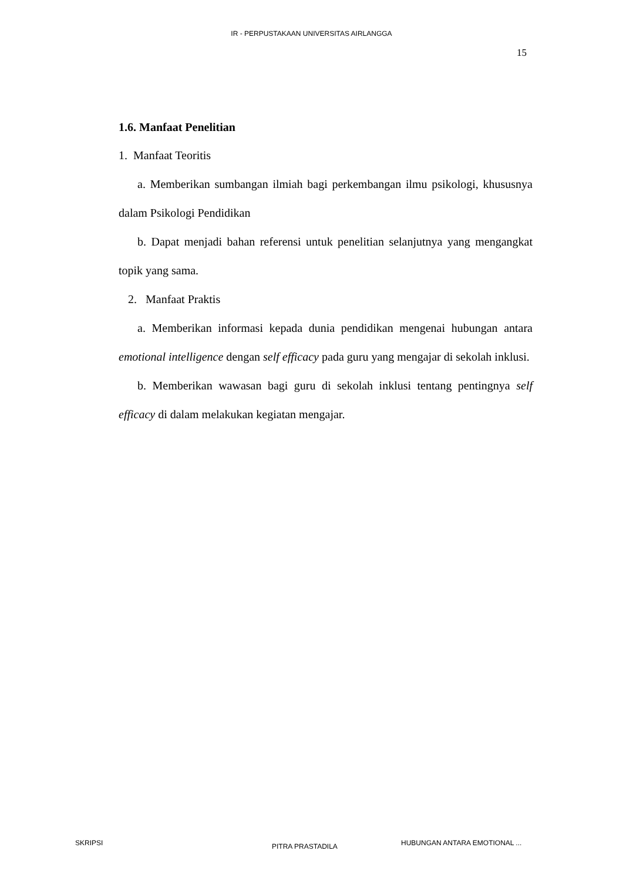IR - PERPUSTAKAAN UNIVERSITAS AIRLANGGA
15
1.6. Manfaat Penelitian
1. Manfaat Teoritis
a. Memberikan sumbangan ilmiah bagi perkembangan ilmu psikologi, khususnya dalam Psikologi Pendidikan
b. Dapat menjadi bahan referensi untuk penelitian selanjutnya yang mengangkat topik yang sama.
2. Manfaat Praktis
a. Memberikan informasi kepada dunia pendidikan mengenai hubungan antara emotional intelligence dengan self efficacy pada guru yang mengajar di sekolah inklusi.
b. Memberikan wawasan bagi guru di sekolah inklusi tentang pentingnya self efficacy di dalam melakukan kegiatan mengajar.
SKRIPSI PITRA PRASTADILA HUBUNGAN ANTARA EMOTIONAL ...